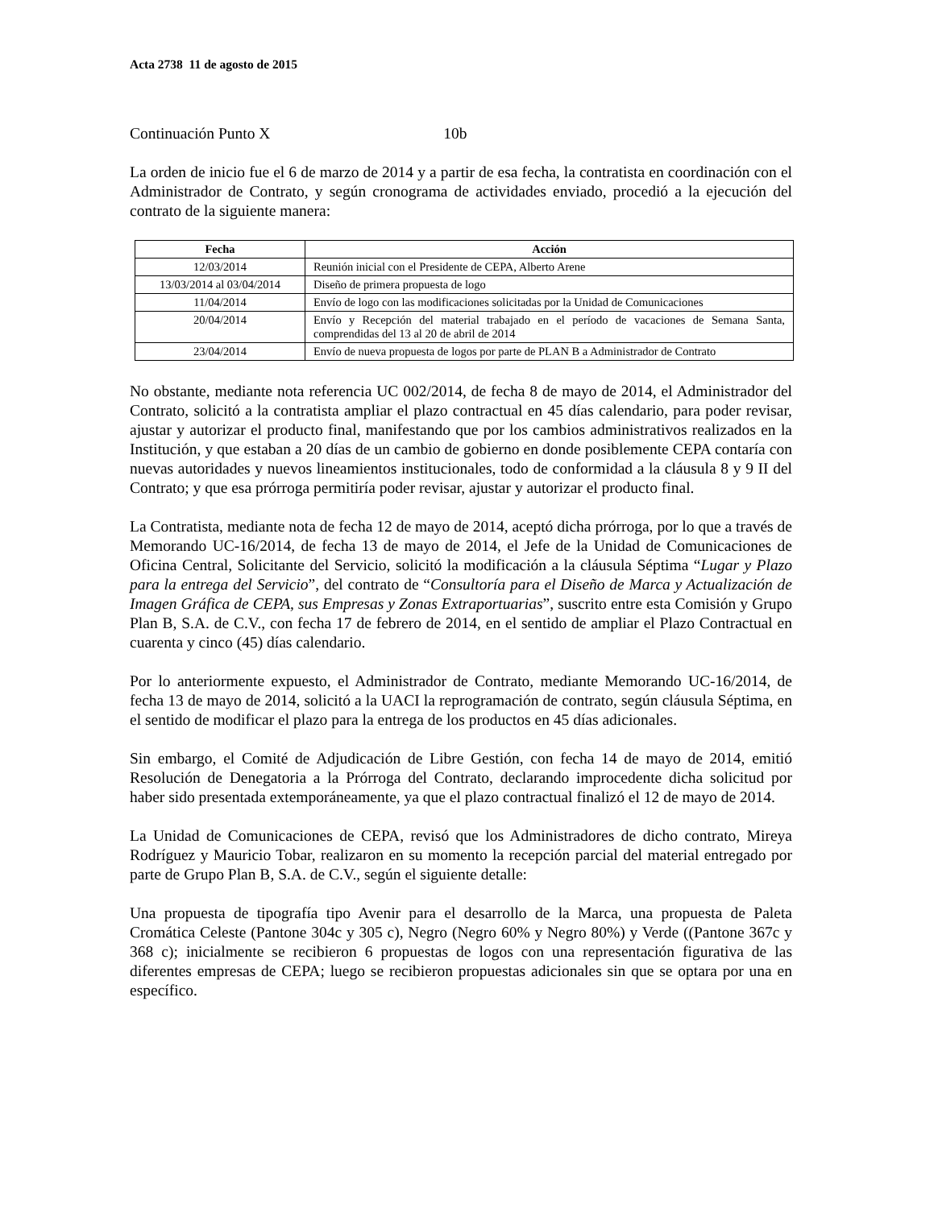Acta 2738 11 de agosto de 2015
Continuación Punto X 10b
La orden de inicio fue el 6 de marzo de 2014 y a partir de esa fecha, la contratista en coordinación con el Administrador de Contrato, y según cronograma de actividades enviado, procedió a la ejecución del contrato de la siguiente manera:
| Fecha | Acción |
| --- | --- |
| 12/03/2014 | Reunión inicial con el Presidente de CEPA, Alberto Arene |
| 13/03/2014 al 03/04/2014 | Diseño de primera propuesta de logo |
| 11/04/2014 | Envío de logo con las modificaciones solicitadas por la Unidad de Comunicaciones |
| 20/04/2014 | Envío y Recepción del material trabajado en el período de vacaciones de Semana Santa, comprendidas del 13 al 20 de abril de 2014 |
| 23/04/2014 | Envío de nueva propuesta de logos por parte de PLAN B a Administrador de Contrato |
No obstante, mediante nota referencia UC 002/2014, de fecha 8 de mayo de 2014, el Administrador del Contrato, solicitó a la contratista ampliar el plazo contractual en 45 días calendario, para poder revisar, ajustar y autorizar el producto final, manifestando que por los cambios administrativos realizados en la Institución, y que estaban a 20 días de un cambio de gobierno en donde posiblemente CEPA contaría con nuevas autoridades y nuevos lineamientos institucionales, todo de conformidad a la cláusula 8 y 9 II del Contrato; y que esa prórroga permitiría poder revisar, ajustar y autorizar el producto final.
La Contratista, mediante nota de fecha 12 de mayo de 2014, aceptó dicha prórroga, por lo que a través de Memorando UC-16/2014, de fecha 13 de mayo de 2014, el Jefe de la Unidad de Comunicaciones de Oficina Central, Solicitante del Servicio, solicitó la modificación a la cláusula Séptima “Lugar y Plazo para la entrega del Servicio”, del contrato de “Consultoría para el Diseño de Marca y Actualización de Imagen Gráfica de CEPA, sus Empresas y Zonas Extraportuarias”, suscrito entre esta Comisión y Grupo Plan B, S.A. de C.V., con fecha 17 de febrero de 2014, en el sentido de ampliar el Plazo Contractual en cuarenta y cinco (45) días calendario.
Por lo anteriormente expuesto, el Administrador de Contrato, mediante Memorando UC-16/2014, de fecha 13 de mayo de 2014, solicitó a la UACI la reprogramación de contrato, según cláusula Séptima, en el sentido de modificar el plazo para la entrega de los productos en 45 días adicionales.
Sin embargo, el Comité de Adjudicación de Libre Gestión, con fecha 14 de mayo de 2014, emitió Resolución de Denegatoria a la Prórroga del Contrato, declarando improcedente dicha solicitud por haber sido presentada extemporáneamente, ya que el plazo contractual finalizó el 12 de mayo de 2014.
La Unidad de Comunicaciones de CEPA, revisó que los Administradores de dicho contrato, Mireya Rodríguez y Mauricio Tobar, realizaron en su momento la recepción parcial del material entregado por parte de Grupo Plan B, S.A. de C.V., según el siguiente detalle:
Una propuesta de tipografía tipo Avenir para el desarrollo de la Marca, una propuesta de Paleta Cromática Celeste (Pantone 304c y 305 c), Negro (Negro 60% y Negro 80%) y Verde ((Pantone 367c y 368 c); inicialmente se recibieron 6 propuestas de logos con una representación figurativa de las diferentes empresas de CEPA; luego se recibieron propuestas adicionales sin que se optara por una en específico.